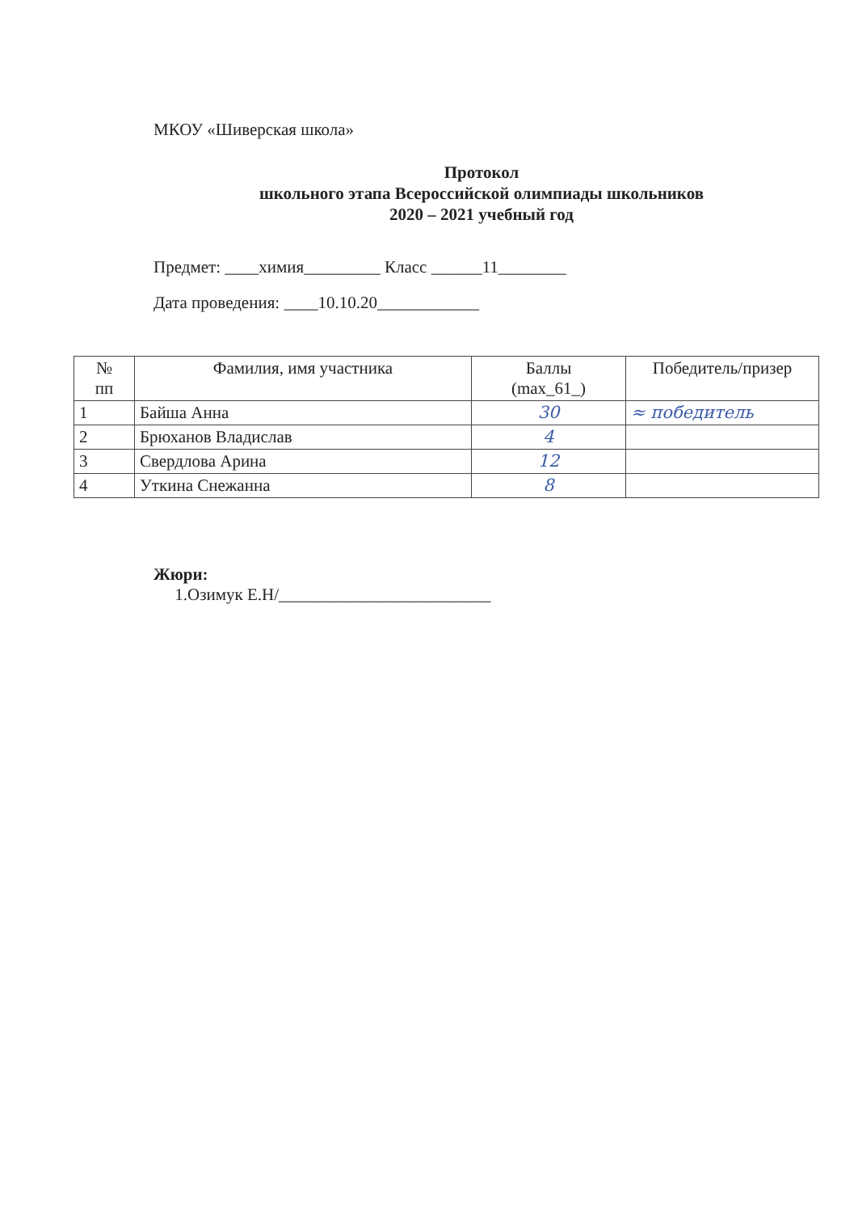МКОУ «Шиверская школа»
Протокол
школьного этапа Всероссийской олимпиады школьников
2020 – 2021 учебный год
Предмет: ____химия_________ Класс ______11________
Дата проведения: ____10.10.20____________
| № пп | Фамилия, имя участника | Баллы (max_61_) | Победитель/призер |
| --- | --- | --- | --- |
| 1 | Байша Анна | 30 | ≈ победитель |
| 2 | Брюханов Владислав | 4 | |
| 3 | Свердлова Арина | 12 | |
| 4 | Уткина Снежанна | 8 | |
Жюри:
1.Озимук Е.Н/_________________________